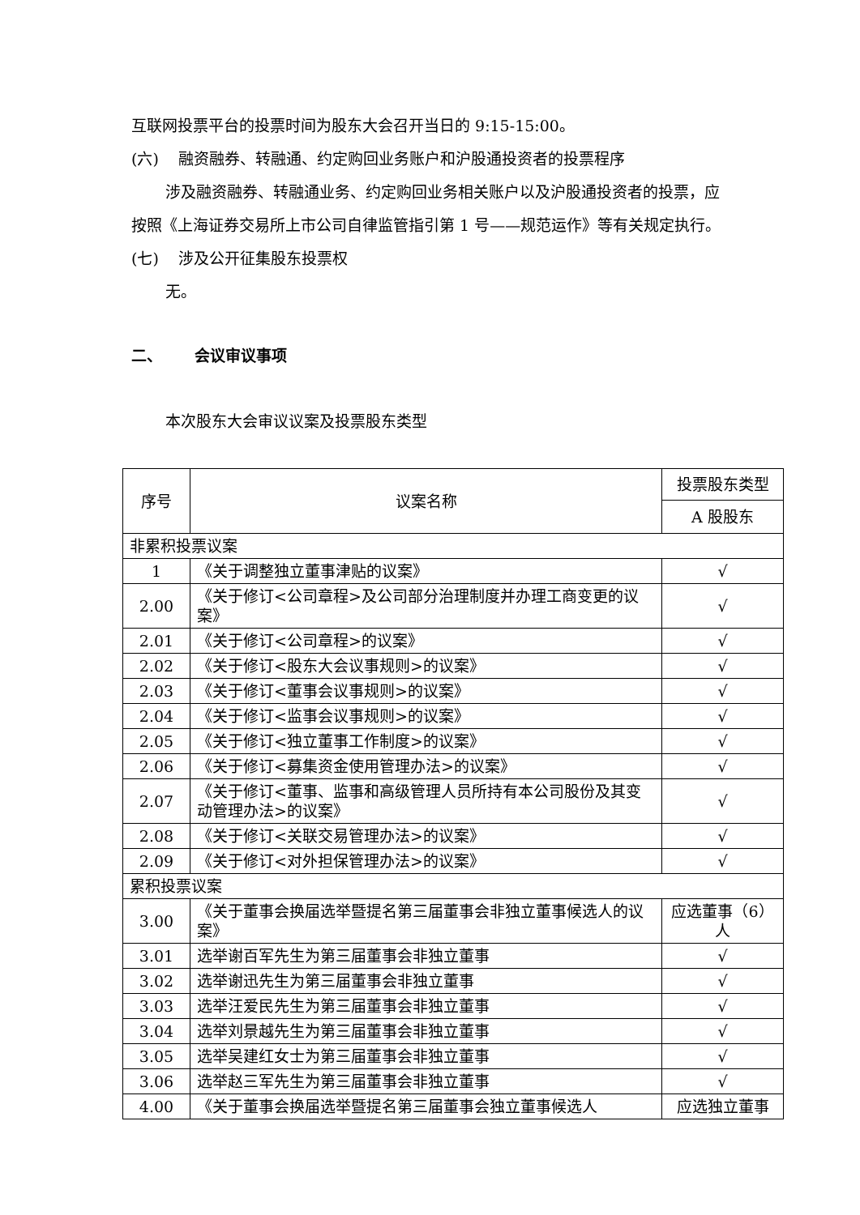互联网投票平台的投票时间为股东大会召开当日的 9:15-15:00。
(六) 融资融券、转融通、约定购回业务账户和沪股通投资者的投票程序
涉及融资融券、转融通业务、约定购回业务相关账户以及沪股通投资者的投票，应按照《上海证券交易所上市公司自律监管指引第 1 号——规范运作》等有关规定执行。
(七) 涉及公开征集股东投票权
无。
二、 会议审议事项
本次股东大会审议议案及投票股东类型
| 序号 | 议案名称 | 投票股东类型 |
| --- | --- | --- |
| | | A 股股东 |
| 非累积投票议案 | | |
| 1 | 《关于调整独立董事津贴的议案》 | √ |
| 2.00 | 《关于修订<公司章程>及公司部分治理制度并办理工商变更的议案》 | √ |
| 2.01 | 《关于修订<公司章程>的议案》 | √ |
| 2.02 | 《关于修订<股东大会议事规则>的议案》 | √ |
| 2.03 | 《关于修订<董事会议事规则>的议案》 | √ |
| 2.04 | 《关于修订<监事会议事规则>的议案》 | √ |
| 2.05 | 《关于修订<独立董事工作制度>的议案》 | √ |
| 2.06 | 《关于修订<募集资金使用管理办法>的议案》 | √ |
| 2.07 | 《关于修订<董事、监事和高级管理人员所持有本公司股份及其变动管理办法>的议案》 | √ |
| 2.08 | 《关于修订<关联交易管理办法>的议案》 | √ |
| 2.09 | 《关于修订<对外担保管理办法>的议案》 | √ |
| 累积投票议案 | | |
| 3.00 | 《关于董事会换届选举暨提名第三届董事会非独立董事候选人的议案》 | 应选董事（6）人 |
| 3.01 | 选举谢百军先生为第三届董事会非独立董事 | √ |
| 3.02 | 选举谢迅先生为第三届董事会非独立董事 | √ |
| 3.03 | 选举汪爱民先生为第三届董事会非独立董事 | √ |
| 3.04 | 选举刘景越先生为第三届董事会非独立董事 | √ |
| 3.05 | 选举吴建红女士为第三届董事会非独立董事 | √ |
| 3.06 | 选举赵三军先生为第三届董事会非独立董事 | √ |
| 4.00 | 《关于董事会换届选举暨提名第三届董事会独立董事候选人 | 应选独立董事 |